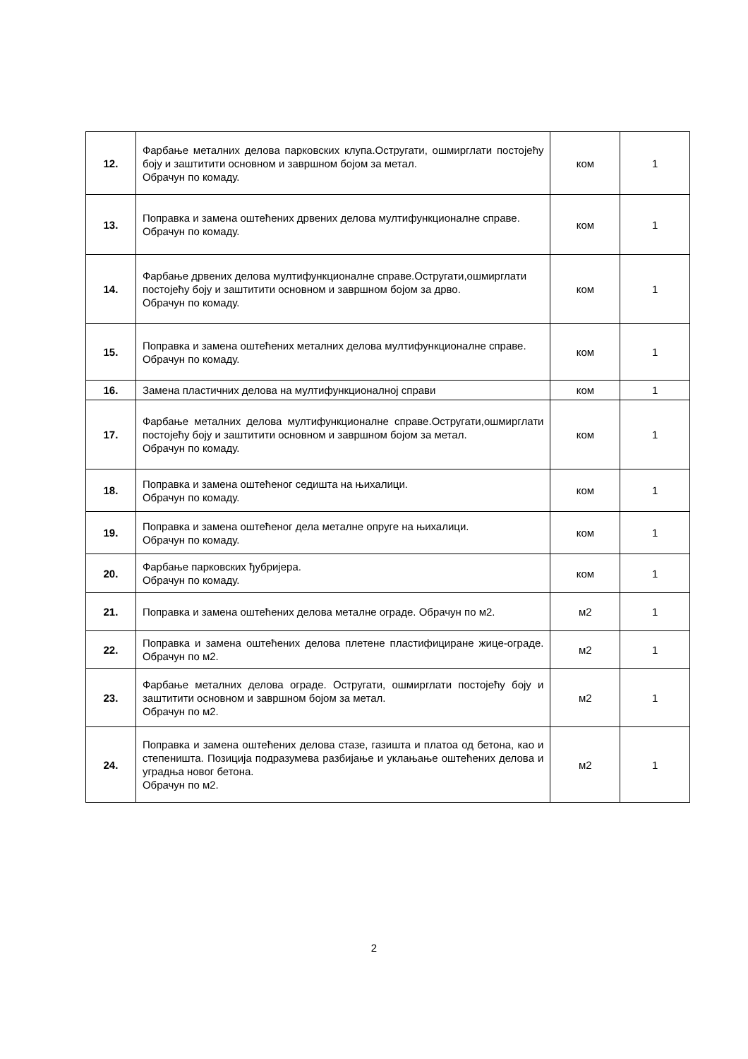| 12. | Фарбање металних делова парковских клупа.Остругати, ошмирглати постојећу боју и заштитити основном и завршном бојом за метал. Обрачун по комаду. | ком | 1 |
| 13. | Поправка и замена оштећених дрвених делова мултифункционалне справе. Обрачун по комаду. | ком | 1 |
| 14. | Фарбање дрвених делова мултифункционалне справе.Остругати,ошмирглати постојећу боју и заштитити основном и завршном бојом за дрво. Обрачун по комаду. | ком | 1 |
| 15. | Поправка и замена оштећених металних делова мултифункционалне справе. Обрачун по комаду. | ком | 1 |
| 16. | Замена пластичних делова на мултифункционалној справи | ком | 1 |
| 17. | Фарбање металних делова мултифункционалне справе.Остругати,ошмирглати постојећу боју и заштитити основном и завршном бојом за метал. Обрачун по комаду. | ком | 1 |
| 18. | Поправка и замена оштећеног седишта на њихалици. Обрачун по комаду. | ком | 1 |
| 19. | Поправка и замена оштећеног дела металне опруге на њихалици. Обрачун по комаду. | ком | 1 |
| 20. | Фарбање парковских ђубријера. Обрачун по комаду. | ком | 1 |
| 21. | Поправка и замена оштећених делова металне ограде. Обрачун по м2. | м2 | 1 |
| 22. | Поправка и замена оштећених делова плетене пластифициране жице-ограде. Обрачун по м2. | м2 | 1 |
| 23. | Фарбање металних делова ограде. Остругати, ошмирглати постојећу боју и заштитити основном и завршном бојом за метал. Обрачун по м2. | м2 | 1 |
| 24. | Поправка и замена оштећених делова стазе, газишта и платоа од бетона, као и степеништа. Позиција подразумева разбијање и уклањање оштећених делова и уградња новог бетона. Обрачун по м2. | м2 | 1 |
2